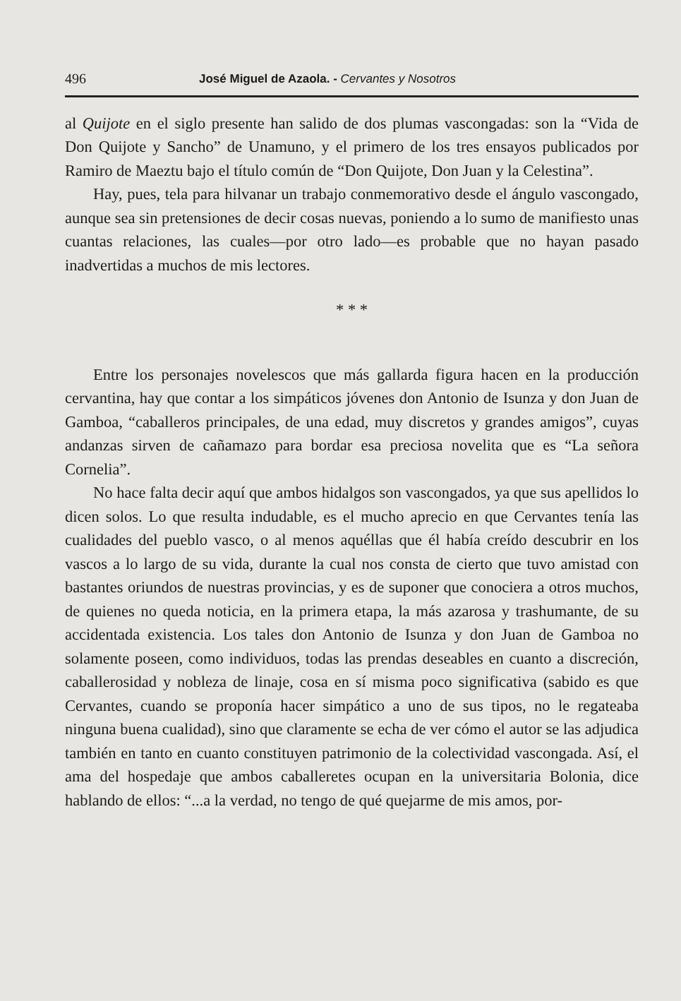496 José Miguel de Azaola. - Cervantes y Nosotros
al Quijote en el siglo presente han salido de dos plumas vascongadas: son la “Vida de Don Quijote y Sancho” de Unamuno, y el primero de los tres ensayos publicados por Ramiro de Maeztu bajo el título común de “Don Quijote, Don Juan y la Celestina”.
Hay, pues, tela para hilvanar un trabajo conmemorativo desde el ángulo vascongado, aunque sea sin pretensiones de decir cosas nuevas, poniendo a lo sumo de manifiesto unas cuantas relaciones, las cuales—por otro lado—es probable que no hayan pasado inadvertidas a muchos de mis lectores.
* * *
Entre los personajes novelescos que más gallarda figura hacen en la producción cervantina, hay que contar a los simpáticos jóvenes don Antonio de Isunza y don Juan de Gamboa, “caballeros principales, de una edad, muy discretos y grandes amigos”, cuyas andanzas sirven de cañamazo para bordar esa preciosa novelita que es “La señora Cornelia”.
No hace falta decir aquí que ambos hidalgos son vascongados, ya que sus apellidos lo dicen solos. Lo que resulta indudable, es el mucho aprecio en que Cervantes tenía las cualidades del pueblo vasco, o al menos aquéllas que él había creído descubrir en los vascos a lo largo de su vida, durante la cual nos consta de cierto que tuvo amistad con bastantes oriundos de nuestras provincias, y es de suponer que conociera a otros muchos, de quienes no queda noticia, en la primera etapa, la más azarosa y trashumante, de su accidentada existencia. Los tales don Antonio de Isunza y don Juan de Gamboa no solamente poseen, como individuos, todas las prendas deseables en cuanto a discreción, caballerosidad y nobleza de linaje, cosa en sí misma poco significativa (sabido es que Cervantes, cuando se proponía hacer simpático a uno de sus tipos, no le regateaba ninguna buena cualidad), sino que claramente se echa de ver cómo el autor se las adjudica también en tanto en cuanto constituyen patrimonio de la colectividad vascongada. Así, el ama del hospedaje que ambos caballeretes ocupan en la universitaria Bolonia, dice hablando de ellos: “...a la verdad, no tengo de qué quejarme de mis amos, por-